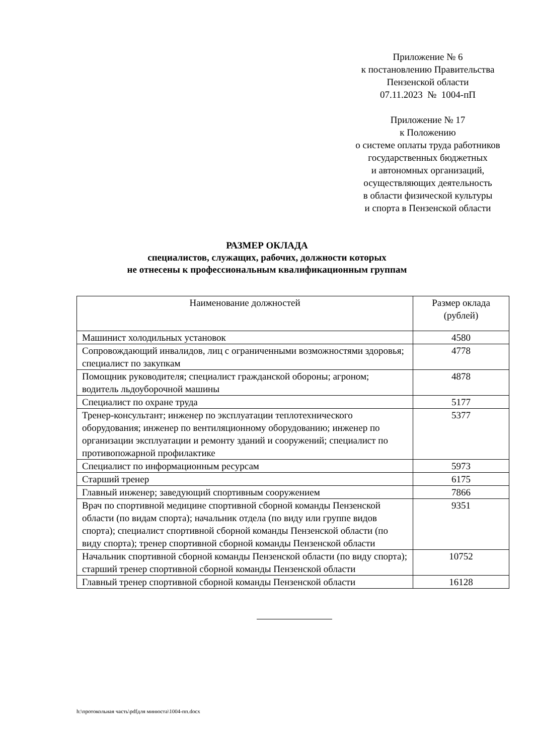Приложение № 6
к постановлению Правительства
Пензенской области
07.11.2023 № 1004-пП
Приложение № 17
к Положению
о системе оплаты труда работников
государственных бюджетных
и автономных организаций,
осуществляющих деятельность
в области физической культуры
и спорта в Пензенской области
РАЗМЕР ОКЛАДА
специалистов, служащих, рабочих, должности которых
не отнесены к профессиональным квалификационным группам
| Наименование должностей | Размер оклада (рублей) |
| --- | --- |
| Машинист холодильных установок | 4580 |
| Сопровождающий инвалидов, лиц с ограниченными возможностями здоровья; специалист по закупкам | 4778 |
| Помощник руководителя; специалист гражданской обороны; агроном; водитель льдоуборочной машины | 4878 |
| Специалист по охране труда | 5177 |
| Тренер-консультант; инженер по эксплуатации теплотехнического оборудования; инженер по вентиляционному оборудованию; инженер по организации эксплуатации и ремонту зданий и сооружений; специалист по противопожарной профилактике | 5377 |
| Специалист по информационным ресурсам | 5973 |
| Старший тренер | 6175 |
| Главный инженер; заведующий спортивным сооружением | 7866 |
| Врач по спортивной медицине спортивной сборной команды Пензенской области (по видам спорта); начальник отдела (по виду или группе видов спорта); специалист спортивной сборной команды Пензенской области (по виду спорта); тренер спортивной сборной команды Пензенской области | 9351 |
| Начальник спортивной сборной команды Пензенской области (по виду спорта); старший тренер спортивной сборной команды Пензенской области | 10752 |
| Главный тренер спортивной сборной команды Пензенской области | 16128 |
h:\протокольная часть\pdfдля минюста\1004-пп.docx